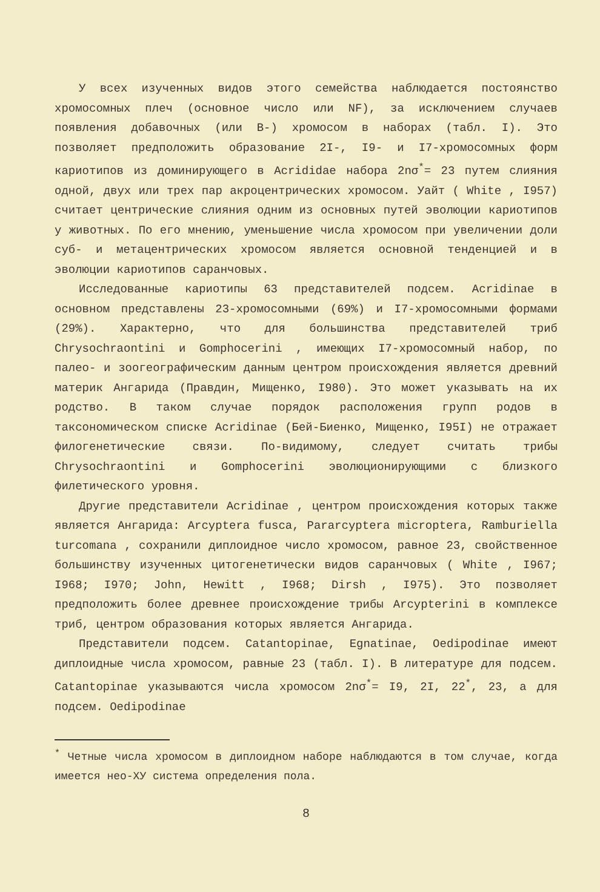У всех изученных видов этого семейства наблюдается постоянство хромосомных плеч (основное число или NF), за исключением случаев появления добавочных (или В-) хромосом в наборах (табл. I). Это позволяет предположить образование 2I-, I9- и I7-хромосомных форм кариотипов из доминирующего в Acrididae набора 2nσ<sup>*</sup>= 23 путем слияния одной, двух или трех пар акроцентрических хромосом. Уайт ( White , I957) считает центрические слияния одним из основных путей эволюции кариотипов у животных. По его мнению, уменьшение числа хромосом при увеличении доли суб- и метацентрических хромосом является основной тенденцией и в эволюции кариотипов саранчовых.
Исследованные кариотипы 63 представителей подсем. Acridinae в основном представлены 23-хромосомными (69%) и I7-хромосомными формами (29%). Характерно, что для большинства представителей триб Chrysochraontini и Gomphocerini , имеющих I7-хромосомный набор, по палео- и зоогеографическим данным центром происхождения является древний материк Ангарида (Правдин, Мищенко, I980). Это может указывать на их родство. В таком случае порядок расположения групп родов в таксономическом списке Acridinae (Бей-Биенко, Мищенко, I95I) не отражает филогенетические связи. По-видимому, следует считать трибы Chrysochraontini и Gomphocerini эволюционирующими с близкого филетического уровня.
Другие представители Acridinae , центром происхождения которых также является Ангарида: Arcyptera fusca, Pararcyptera microptera, Ramburiella turcomana , сохранили диплоидное число хромосом, равное 23, свойственное большинству изученных цитогенетически видов саранчовых ( White , I967; I968; I970; John, Hewitt , I968; Dirsh , I975). Это позволяет предположить более древнее происхождение трибы Arcypterini в комплексе триб, центром образования которых является Ангарида.
Представители подсем. Catantopinae, Egnatinae, Oedipodinae имеют диплоидные числа хромосом, равные 23 (табл. I). В литературе для подсем. Catantopinae указываются числа хромосом 2nσ<sup>*</sup>= I9, 2I, 22<sup>*</sup>, 23, а для подсем. Oedipodinae
<sup>*</sup> Четные числа хромосом в диплоидном наборе наблюдаются в том случае, когда имеется нео-ХУ система определения пола.
8